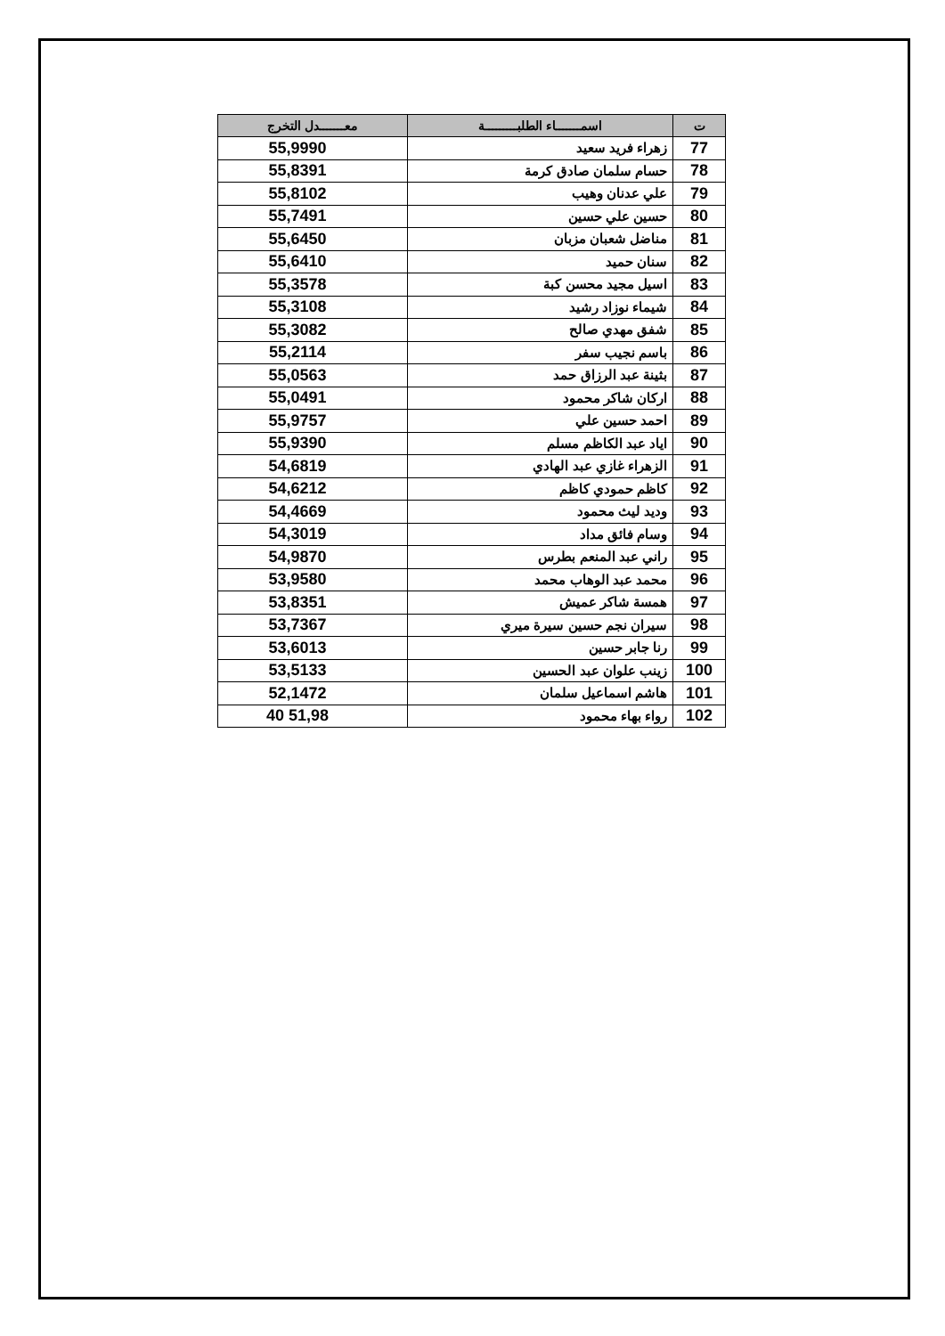| ت | اسمـــــــاء الطلبـــــــــة | معـــــــدل التخرج |
| --- | --- | --- |
| 77 | زهراء فريد سعيد | 55,9990 |
| 78 | حسام سلمان صادق كرمة | 55,8391 |
| 79 | علي عدنان وهيب | 55,8102 |
| 80 | حسين علي حسين | 55,7491 |
| 81 | مناضل شعبان مزبان | 55,6450 |
| 82 | سنان حميد | 55,6410 |
| 83 | اسيل مجيد محسن كبة | 55,3578 |
| 84 | شيماء نوزاد رشيد | 55,3108 |
| 85 | شفق مهدي صالح | 55,3082 |
| 86 | باسم نجيب سفر | 55,2114 |
| 87 | بثينة عبد الرزاق حمد | 55,0563 |
| 88 | اركان شاكر محمود | 55,0491 |
| 89 | احمد حسين علي | 55,9757 |
| 90 | اياد عبد الكاظم مسلم | 55,9390 |
| 91 | الزهراء غازي عبد الهادي | 54,6819 |
| 92 | كاظم حمودي كاظم | 54,6212 |
| 93 | وديد ليث محمود | 54,4669 |
| 94 | وسام فائق مداد | 54,3019 |
| 95 | راني عبد المنعم بطرس | 54,9870 |
| 96 | محمد عبد الوهاب محمد | 53,9580 |
| 97 | همسة شاكر عميش | 53,8351 |
| 98 | سيران نجم حسين سيرة ميري | 53,7367 |
| 99 | رنا جابر حسين | 53,6013 |
| 100 | زينب علوان عبد الحسين | 53,5133 |
| 101 | هاشم اسماعيل سلمان | 52,1472 |
| 102 | رواء بهاء محمود | 51,98 40 |